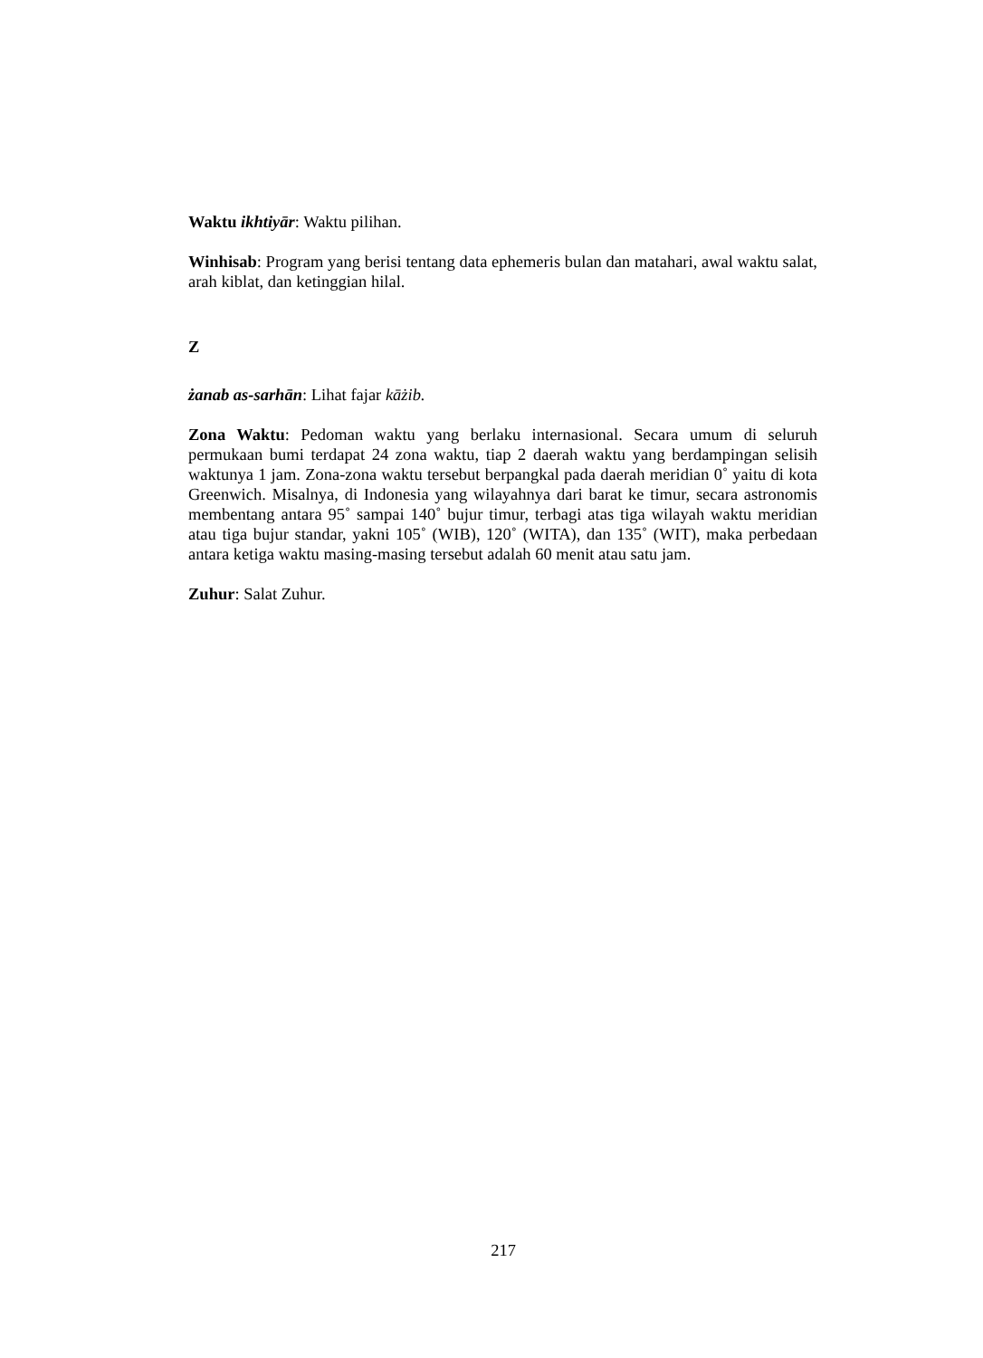Waktu ikhtiyār: Waktu pilihan.
Winhisab: Program yang berisi tentang data ephemeris bulan dan matahari, awal waktu salat, arah kiblat, dan ketinggian hilal.
Z
żanab as-sarhān: Lihat fajar kāżib.
Zona Waktu: Pedoman waktu yang berlaku internasional. Secara umum di seluruh permukaan bumi terdapat 24 zona waktu, tiap 2 daerah waktu yang berdampingan selisih waktunya 1 jam. Zona-zona waktu tersebut berpangkal pada daerah meridian 0˚ yaitu di kota Greenwich. Misalnya, di Indonesia yang wilayahnya dari barat ke timur, secara astronomis membentang antara 95˚ sampai 140˚ bujur timur, terbagi atas tiga wilayah waktu meridian atau tiga bujur standar, yakni 105˚ (WIB), 120˚ (WITA), dan 135˚ (WIT), maka perbedaan antara ketiga waktu masing-masing tersebut adalah 60 menit atau satu jam.
Zuhur: Salat Zuhur.
217